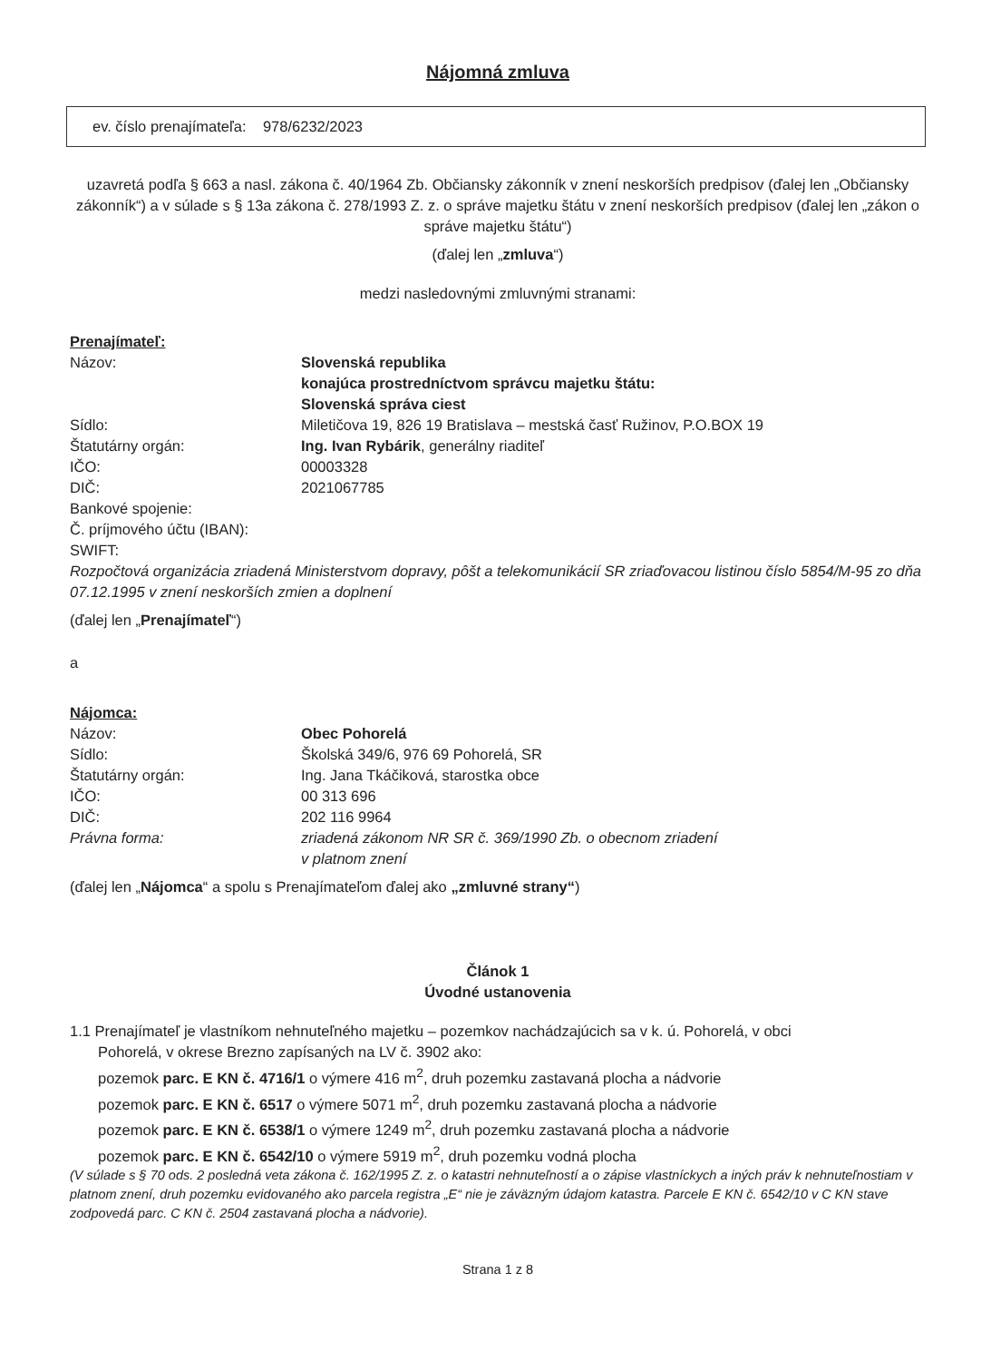Nájomná zmluva
ev. číslo prenajímateľa: 978/6232/2023
uzavretá podľa § 663 a nasl. zákona č. 40/1964 Zb. Občiansky zákonník v znení neskorších predpisov (ďalej len „Občiansky zákonník“) a v súlade s § 13a zákona č. 278/1993 Z. z. o správe majetku štátu v znení neskorších predpisov (ďalej len „zákon o správe majetku štátu“)
(ďalej len „zmluva“)
medzi nasledovnými zmluvnými stranami:
Prenajímateľ:
Názov: Slovenská republika
konajúca prostredníctvom správcu majetku štátu:
Slovenská správa ciest
Sídlo: Miletičova 19, 826 19 Bratislava – mestská časť Ružinov, P.O.BOX 19
Štatutárny orgán: Ing. Ivan Rybárik, generálny riaditeľ
IČO: 00003328
DIČ: 2021067785
Bankové spojenie:
Č. príjmového účtu (IBAN):
SWIFT:
Rozpočtová organizácia zriadená Ministerstvom dopravy, pôšt a telekomunikácií SR zriaďovacou listinou číslo 5854/M-95 zo dňa 07.12.1995 v znení neskorších zmien a doplnení
(ďalej len „Prenajímateľ“)
a
Nájomca:
Názov: Obec Pohorelá
Sídlo: Školská 349/6, 976 69 Pohorelá, SR
Štatutárny orgán: Ing. Jana Tkáčiková, starostka obce
IČO: 00 313 696
DIČ: 202 116 9964
Právna forma: zriadená zákonom NR SR č. 369/1990 Zb. o obecnom zriadení
v platnom znení
(ďalej len „Nájomca“ a spolu s Prenajímateľom ďalej ako „zmluvné strany“)
Článok 1
Úvodné ustanovenia
1.1 Prenajímateľ je vlastníkom nehnuteľného majetku – pozemkov nachádzajúcich sa v k. ú. Pohorelá, v obci
Pohorelá, v okrese Brezno zapísaných na LV č. 3902 ako:
pozemok parc. E KN č. 4716/1 o výmere 416 m<sup>2</sup>, druh pozemku zastavaná plocha a nádvorie
pozemok parc. E KN č. 6517 o výmere 5071 m<sup>2</sup>, druh pozemku zastavaná plocha a nádvorie
pozemok parc. E KN č. 6538/1 o výmere 1249 m<sup>2</sup>, druh pozemku zastavaná plocha a nádvorie
pozemok parc. E KN č. 6542/10 o výmere 5919 m<sup>2</sup>, druh pozemku vodná plocha
(V súlade s § 70 ods. 2 posledná veta zákona č. 162/1995 Z. z. o katastri nehnuteľností a o zápise vlastníckych a iných práv k nehnuteľnostiam v platnom znení, druh pozemku evidovaného ako parcela registra „E“ nie je záväzným údajom katastra. Parcele E KN č. 6542/10 v C KN stave zodpovedá parc. C KN č. 2504 zastavaná plocha a nádvorie).
Strana 1 z 8